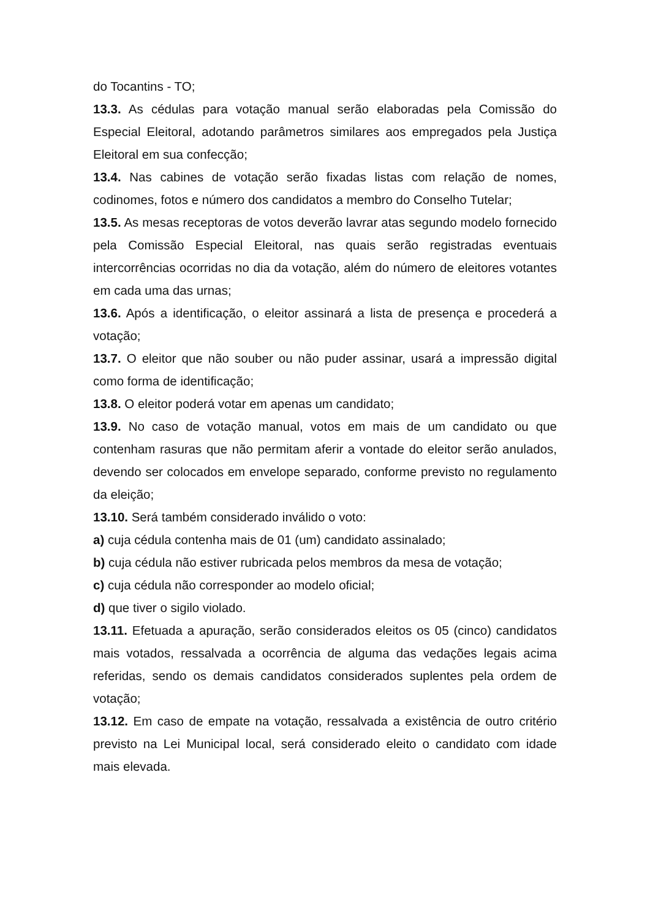do Tocantins - TO;
13.3. As cédulas para votação manual serão elaboradas pela Comissão do Especial Eleitoral, adotando parâmetros similares aos empregados pela Justiça Eleitoral em sua confecção;
13.4. Nas cabines de votação serão fixadas listas com relação de nomes, codinomes, fotos e número dos candidatos a membro do Conselho Tutelar;
13.5. As mesas receptoras de votos deverão lavrar atas segundo modelo fornecido pela Comissão Especial Eleitoral, nas quais serão registradas eventuais intercorrências ocorridas no dia da votação, além do número de eleitores votantes em cada uma das urnas;
13.6. Após a identificação, o eleitor assinará a lista de presença e procederá a votação;
13.7. O eleitor que não souber ou não puder assinar, usará a impressão digital como forma de identificação;
13.8. O eleitor poderá votar em apenas um candidato;
13.9. No caso de votação manual, votos em mais de um candidato ou que contenham rasuras que não permitam aferir a vontade do eleitor serão anulados, devendo ser colocados em envelope separado, conforme previsto no regulamento da eleição;
13.10. Será também considerado inválido o voto:
a) cuja cédula contenha mais de 01 (um) candidato assinalado;
b) cuja cédula não estiver rubricada pelos membros da mesa de votação;
c) cuja cédula não corresponder ao modelo oficial;
d) que tiver o sigilo violado.
13.11. Efetuada a apuração, serão considerados eleitos os 05 (cinco) candidatos mais votados, ressalvada a ocorrência de alguma das vedações legais acima referidas, sendo os demais candidatos considerados suplentes pela ordem de votação;
13.12. Em caso de empate na votação, ressalvada a existência de outro critério previsto na Lei Municipal local, será considerado eleito o candidato com idade mais elevada.